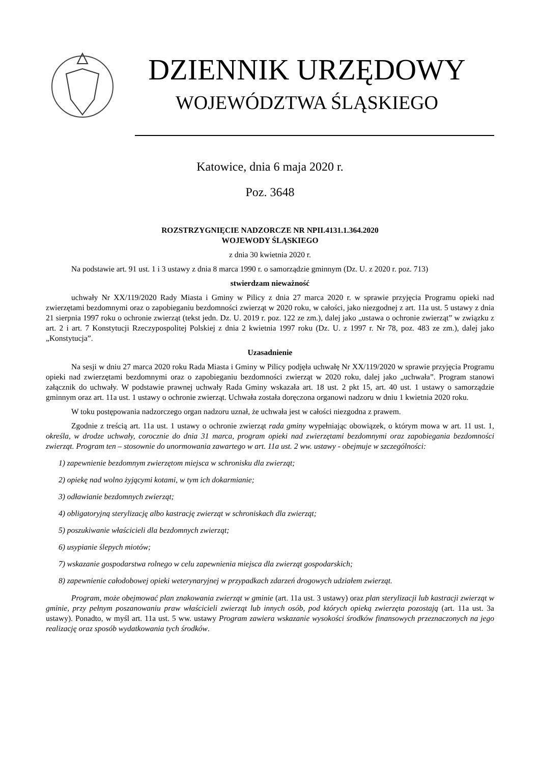DZIENNIK URZĘDOWY
WOJEWÓDZTWA ŚLĄSKIEGO
Katowice, dnia 6 maja 2020 r.
Poz. 3648
ROZSTRZYGNIĘCIE NADZORCZE NR NPII.4131.1.364.2020
WOJEWODY ŚLĄSKIEGO
z dnia 30 kwietnia 2020 r.
Na podstawie art. 91 ust. 1 i 3 ustawy z dnia 8 marca 1990 r. o samorządzie gminnym (Dz. U. z 2020 r. poz. 713)
stwierdzam nieważność
uchwały Nr XX/119/2020 Rady Miasta i Gminy w Pilicy z dnia 27 marca 2020 r. w sprawie przyjęcia Programu opieki nad zwierzętami bezdomnymi oraz o zapobieganiu bezdomności zwierząt w 2020 roku, w całości, jako niezgodnej z art. 11a ust. 5 ustawy z dnia 21 sierpnia 1997 roku o ochronie zwierząt (tekst jedn. Dz. U. 2019 r. poz. 122 ze zm.), dalej jako „ustawa o ochronie zwierząt” w związku z art. 2 i art. 7 Konstytucji Rzeczypospolitej Polskiej z dnia 2 kwietnia 1997 roku (Dz. U. z 1997 r. Nr 78, poz. 483 ze zm.), dalej jako „Konstytucja”.
Uzasadnienie
Na sesji w dniu 27 marca 2020 roku Rada Miasta i Gminy w Pilicy podjęła uchwałę Nr XX/119/2020 w sprawie przyjęcia Programu opieki nad zwierzętami bezdomnymi oraz o zapobieganiu bezdomności zwierząt w 2020 roku, dalej jako „uchwała”. Program stanowi załącznik do uchwały. W podstawie prawnej uchwały Rada Gminy wskazała art. 18 ust. 2 pkt 15, art. 40 ust. 1 ustawy o samorządzie gminnym oraz art. 11a ust. 1 ustawy o ochronie zwierząt. Uchwała została doręczona organowi nadzoru w dniu 1 kwietnia 2020 roku.
W toku postępowania nadzorczego organ nadzoru uznał, że uchwała jest w całości niezgodna z prawem.
Zgodnie z treścią art. 11a ust. 1 ustawy o ochronie zwierząt rada gminy wypełniając obowiązek, o którym mowa w art. 11 ust. 1, określa, w drodze uchwały, corocznie do dnia 31 marca, program opieki nad zwierzętami bezdomnymi oraz zapobiegania bezdomności zwierząt. Program ten – stosownie do unormowania zawartego w art. 11a ust. 2 ww. ustawy - obejmuje w szczególności:
1) zapewnienie bezdomnym zwierzętom miejsca w schronisku dla zwierząt;
2) opiekę nad wolno żyjącymi kotami, w tym ich dokarmianie;
3) odławianie bezdomnych zwierząt;
4) obligatoryjną sterylizację albo kastrację zwierząt w schroniskach dla zwierząt;
5) poszukiwanie właścicieli dla bezdomnych zwierząt;
6) usypianie ślepych miotów;
7) wskazanie gospodarstwa rolnego w celu zapewnienia miejsca dla zwierząt gospodarskich;
8) zapewnienie całodobowej opieki weterynaryjnej w przypadkach zdarzeń drogowych udziałem zwierząt.
Program, może obejmować plan znakowania zwierząt w gminie (art. 11a ust. 3 ustawy) oraz plan sterylizacji lub kastracji zwierząt w gminie, przy pełnym poszanowaniu praw właścicieli zwierząt lub innych osób, pod których opieką zwierzęta pozostają (art. 11a ust. 3a ustawy). Ponadto, w myśl art. 11a ust. 5 ww. ustawy Program zawiera wskazanie wysokości środków finansowych przeznaczonych na jego realizację oraz sposób wydatkowania tych środków.